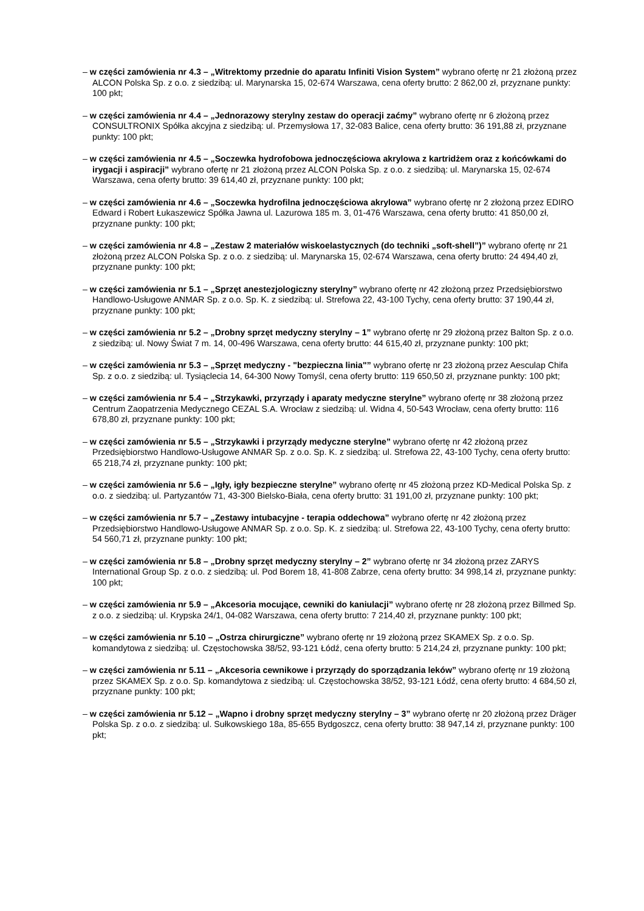– w części zamówienia nr 4.3 – „Witrektomy przednie do aparatu Infiniti Vision System” wybrano ofertę nr 21 złożoną przez ALCON Polska Sp. z o.o. z siedzibą: ul. Marynarska 15, 02-674 Warszawa, cena oferty brutto: 2 862,00 zł, przyznane punkty: 100 pkt;
– w części zamówienia nr 4.4 – „Jednorazowy sterylny zestaw do operacji zaćmy” wybrano ofertę nr 6 złożoną przez CONSULTRONIX Spółka akcyjna z siedzibą: ul. Przemysłowa 17, 32-083 Balice, cena oferty brutto: 36 191,88 zł, przyznane punkty: 100 pkt;
– w części zamówienia nr 4.5 – „Soczewka hydrofobowa jednoczęściowa akrylowa z kartridżem oraz z końcówkami do irygacji i aspiracji” wybrano ofertę nr 21 złożoną przez ALCON Polska Sp. z o.o. z siedzibą: ul. Marynarska 15, 02-674 Warszawa, cena oferty brutto: 39 614,40 zł, przyznane punkty: 100 pkt;
– w części zamówienia nr 4.6 – „Soczewka hydrofilna jednoczęściowa akrylowa” wybrano ofertę nr 2 złożoną przez EDIRO Edward i Robert Łukaszewicz Spółka Jawna ul. Lazurowa 185 m. 3, 01-476 Warszawa, cena oferty brutto: 41 850,00 zł, przyznane punkty: 100 pkt;
– w części zamówienia nr 4.8 – „Zestaw 2 materiałów wiskoelastycznych (do techniki „soft-shell”)” wybrano ofertę nr 21 złożoną przez ALCON Polska Sp. z o.o. z siedzibą: ul. Marynarska 15, 02-674 Warszawa, cena oferty brutto: 24 494,40 zł, przyznane punkty: 100 pkt;
– w części zamówienia nr 5.1 – „Sprzęt anestezjologiczny sterylny” wybrano ofertę nr 42 złożoną przez Przedsiębiorstwo Handlowo-Usługowe ANMAR Sp. z o.o. Sp. K. z siedzibą: ul. Strefowa 22, 43-100 Tychy, cena oferty brutto: 37 190,44 zł, przyznane punkty: 100 pkt;
– w części zamówienia nr 5.2 – „Drobny sprzęt medyczny sterylny – 1” wybrano ofertę nr 29 złożoną przez Balton Sp. z o.o. z siedzibą: ul. Nowy Świat 7 m. 14, 00-496 Warszawa, cena oferty brutto: 44 615,40 zł, przyznane punkty: 100 pkt;
– w części zamówienia nr 5.3 – „Sprzęt medyczny - "bezpieczna linia"” wybrano ofertę nr 23 złożoną przez Aesculap Chifa Sp. z o.o. z siedzibą: ul. Tysiąclecia 14, 64-300 Nowy Tomyśl, cena oferty brutto: 119 650,50 zł, przyznane punkty: 100 pkt;
– w części zamówienia nr 5.4 – „Strzykawki, przyrządy i aparaty medyczne sterylne” wybrano ofertę nr 38 złożoną przez Centrum Zaopatrzenia Medycznego CEZAL S.A. Wrocław z siedzibą: ul. Widna 4, 50-543 Wrocław, cena oferty brutto: 116 678,80 zł, przyznane punkty: 100 pkt;
– w części zamówienia nr 5.5 – „Strzykawki i przyrządy medyczne sterylne” wybrano ofertę nr 42 złożoną przez Przedsiębiorstwo Handlowo-Usługowe ANMAR Sp. z o.o. Sp. K. z siedzibą: ul. Strefowa 22, 43-100 Tychy, cena oferty brutto: 65 218,74 zł, przyznane punkty: 100 pkt;
– w części zamówienia nr 5.6 – „Igły, igły bezpieczne sterylne” wybrano ofertę nr 45 złożoną przez KD-Medical Polska Sp. z o.o. z siedzibą: ul. Partyzantów 71, 43-300 Bielsko-Biała, cena oferty brutto: 31 191,00 zł, przyznane punkty: 100 pkt;
– w części zamówienia nr 5.7 – „Zestawy intubacyjne - terapia oddechowa” wybrano ofertę nr 42 złożoną przez Przedsiębiorstwo Handlowo-Usługowe ANMAR Sp. z o.o. Sp. K. z siedzibą: ul. Strefowa 22, 43-100 Tychy, cena oferty brutto: 54 560,71 zł, przyznane punkty: 100 pkt;
– w części zamówienia nr 5.8 – „Drobny sprzęt medyczny sterylny – 2” wybrano ofertę nr 34 złożoną przez ZARYS International Group Sp. z o.o. z siedzibą: ul. Pod Borem 18, 41-808 Zabrze, cena oferty brutto: 34 998,14 zł, przyznane punkty: 100 pkt;
– w części zamówienia nr 5.9 – „Akcesoria mocujące, cewniki do kaniulacji” wybrano ofertę nr 28 złożoną przez Billmed Sp. z o.o. z siedzibą: ul. Krypska 24/1, 04-082 Warszawa, cena oferty brutto: 7 214,40 zł, przyznane punkty: 100 pkt;
– w części zamówienia nr 5.10 – „Ostrza chirurgiczne” wybrano ofertę nr 19 złożoną przez SKAMEX Sp. z o.o. Sp. komandytowa z siedzibą: ul. Częstochowska 38/52, 93-121 Łódź, cena oferty brutto: 5 214,24 zł, przyznane punkty: 100 pkt;
– w części zamówienia nr 5.11 – „Akcesoria cewnikowe i przyrządy do sporządzania leków” wybrano ofertę nr 19 złożoną przez SKAMEX Sp. z o.o. Sp. komandytowa z siedzibą: ul. Częstochowska 38/52, 93-121 Łódź, cena oferty brutto: 4 684,50 zł, przyznane punkty: 100 pkt;
– w części zamówienia nr 5.12 – „Wapno i drobny sprzęt medyczny sterylny – 3” wybrano ofertę nr 20 złożoną przez Dräger Polska Sp. z o.o. z siedzibą: ul. Sułkowskiego 18a, 85-655 Bydgoszcz, cena oferty brutto: 38 947,14 zł, przyznane punkty: 100 pkt;